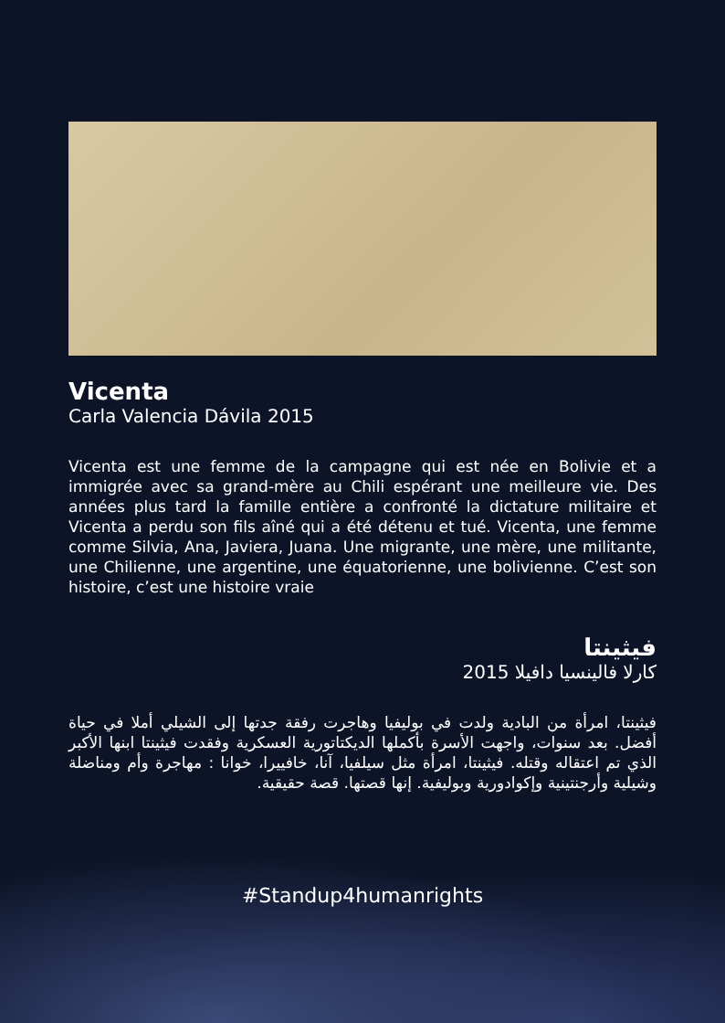Vicenta
Carla Valencia Dávila 2015
Vicenta est une femme de la campagne qui est née en Bolivie et a immigrée avec sa grand-mère au Chili espérant une meilleure vie. Des années plus tard la famille entière a confronté la dictature militaire et Vicenta a perdu son fils aîné qui a été détenu et tué. Vicenta, une femme comme Silvia, Ana, Javiera, Juana. Une migrante, une mère, une militante, une Chilienne, une argentine, une équatorienne, une bolivienne. C’est son histoire, c’est une histoire vraie
فيثينتا
كارلا فالينسيا دافيلا 2015
فيثينتا، امرأة من البادية ولدت في بوليفيا وهاجرت رفقة جدتها إلى الشيلي أملا في حياة أفضل. بعد سنوات، واجهت الأسرة بأكملها الديكتاتورية العسكرية وفقدت فيثينتا ابنها الأكبر الذي تم اعتقاله وقتله. فيثينتا، امرأة مثل سيلفيا، آنا، خافييرا، خوانا : مهاجرة وأم ومناضلة وشيلية وأرجنتينية وإكوادورية وبوليفية. إنها قصتها. قصة حقيقية.
#Standup4humanrights